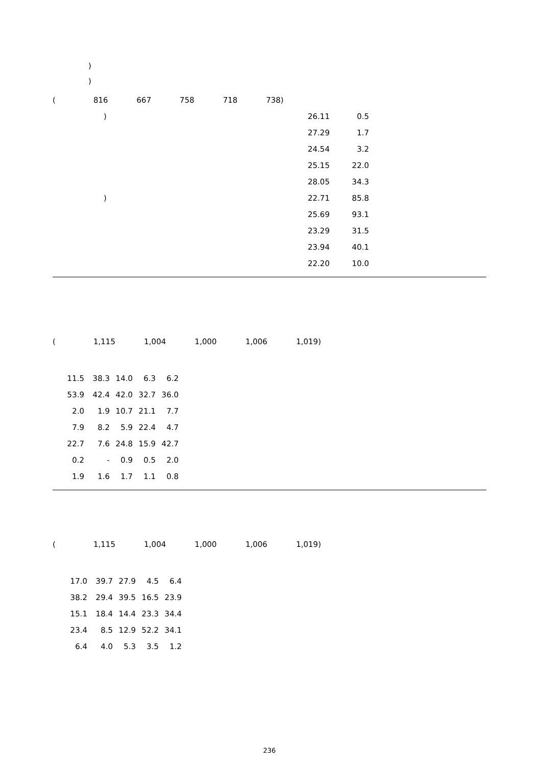)
)
| ( | 816 | 667 | 758 | 718 | 738) |
| ) | 26.11 | 0.5 |
| | 27.29 | 1.7 |
| | 24.54 | 3.2 |
| | 25.15 | 22.0 |
| | 28.05 | 34.3 |
| ) | 22.71 | 85.8 |
| | 25.69 | 93.1 |
| | 23.29 | 31.5 |
| | 23.94 | 40.1 |
| | 22.20 | 10.0 |
| ( | 1,115 | 1,004 | 1,000 | 1,006 | 1,019) |
| 11.5 | 38.3 | 14.0 | 6.3 | 6.2 |
| 53.9 | 42.4 | 42.0 | 32.7 | 36.0 |
| 2.0 | 1.9 | 10.7 | 21.1 | 7.7 |
| 7.9 | 8.2 | 5.9 | 22.4 | 4.7 |
| 22.7 | 7.6 | 24.8 | 15.9 | 42.7 |
| 0.2 | - | 0.9 | 0.5 | 2.0 |
| 1.9 | 1.6 | 1.7 | 1.1 | 0.8 |
| ( | 1,115 | 1,004 | 1,000 | 1,006 | 1,019) |
| 17.0 | 39.7 | 27.9 | 4.5 | 6.4 |
| 38.2 | 29.4 | 39.5 | 16.5 | 23.9 |
| 15.1 | 18.4 | 14.4 | 23.3 | 34.4 |
| 23.4 | 8.5 | 12.9 | 52.2 | 34.1 |
| 6.4 | 4.0 | 5.3 | 3.5 | 1.2 |
236